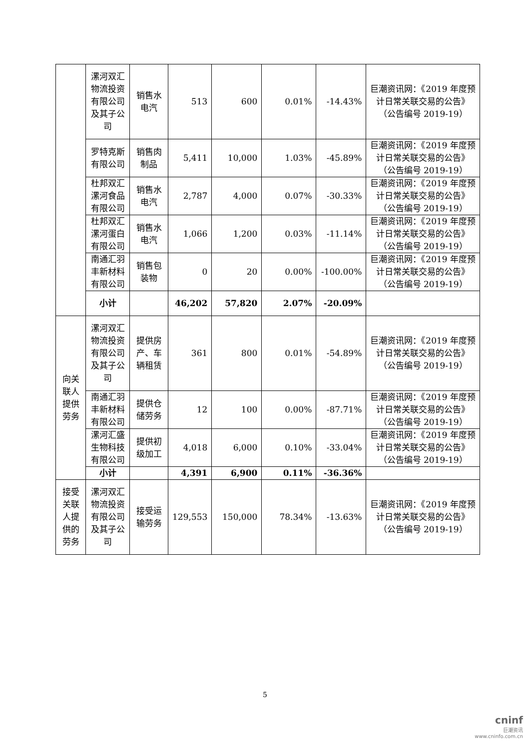| | 漯河双汇物流投资有限公司及其子公司 | 销售水电汽 | 513 | 600 | 0.01% | -14.43% | 巨潮资讯网：《2019 年度预计日常关联交易的公告》（公告编号 2019-19） |
| | 罗特克斯有限公司 | 销售肉制品 | 5,411 | 10,000 | 1.03% | -45.89% | 巨潮资讯网：《2019 年度预计日常关联交易的公告》（公告编号 2019-19） |
| | 杜邦双汇漯河食品有限公司 | 销售水电汽 | 2,787 | 4,000 | 0.07% | -30.33% | 巨潮资讯网：《2019 年度预计日常关联交易的公告》（公告编号 2019-19） |
| | 杜邦双汇漯河蛋白有限公司 | 销售水电汽 | 1,066 | 1,200 | 0.03% | -11.14% | 巨潮资讯网：《2019 年度预计日常关联交易的公告》（公告编号 2019-19） |
| | 南通汇羽丰新材料有限公司 | 销售包装物 | 0 | 20 | 0.00% | -100.00% | 巨潮资讯网：《2019 年度预计日常关联交易的公告》（公告编号 2019-19） |
| | 小计 | | 46,202 | 57,820 | 2.07% | -20.09% | |
| 向关联人提供劳务 | 漯河双汇物流投资有限公司及其子公司 | 提供房产、车辆租赁 | 361 | 800 | 0.01% | -54.89% | 巨潮资讯网：《2019 年度预计日常关联交易的公告》（公告编号 2019-19） |
| | 南通汇羽丰新材料有限公司 | 提供仓储劳务 | 12 | 100 | 0.00% | -87.71% | 巨潮资讯网：《2019 年度预计日常关联交易的公告》（公告编号 2019-19） |
| | 漯河汇盛生物科技有限公司 | 提供初级加工 | 4,018 | 6,000 | 0.10% | -33.04% | 巨潮资讯网：《2019 年度预计日常关联交易的公告》（公告编号 2019-19） |
| | 小计 | | 4,391 | 6,900 | 0.11% | -36.36% | |
| 接受关联人提供的劳务 | 漯河双汇物流投资有限公司及其子公司 | 接受运输劳务 | 129,553 | 150,000 | 78.34% | -13.63% | 巨潮资讯网：《2019 年度预计日常关联交易的公告》（公告编号 2019-19） |
5
cninf
巨潮资讯
www.cninfo.com.cn